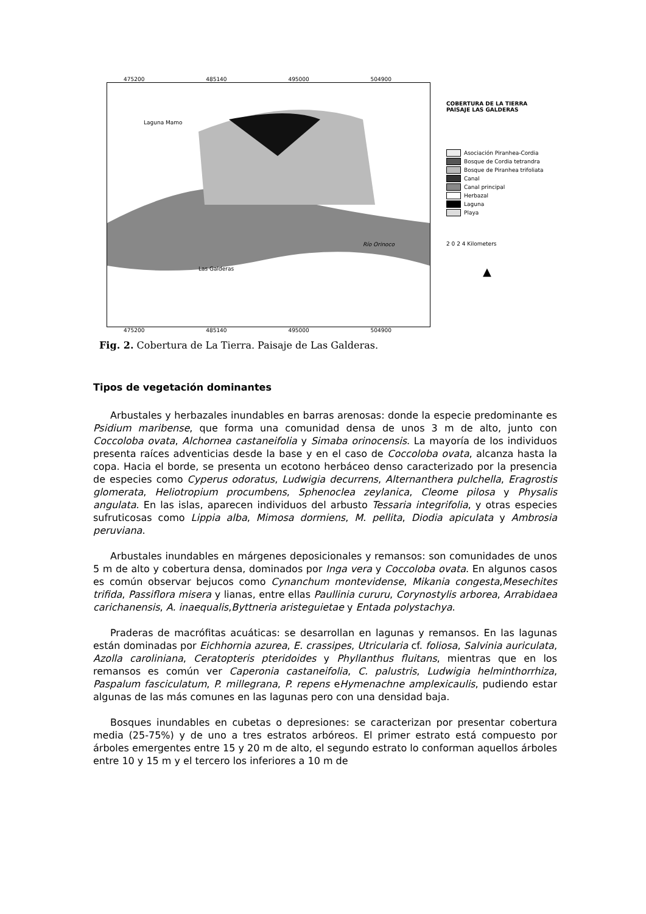475200 485140 495000 504900
Laguna Mamo
Río Orinoco
Las Galderas
475200 485140 495000 504900
COBERTURA DE LA TIERRA
PAISAJE LAS GALDERAS
Asociación Piranhea-Cordia
Bosque de Cordia tetrandra
Bosque de Piranhea trifoliata
Canal
Canal principal
Herbazal
Laguna
Playa
2 0 2 4 Kilometers
▲
Fig. 2. Cobertura de La Tierra. Paisaje de Las Galderas.
Tipos de vegetación dominantes
Arbustales y herbazales inundables en barras arenosas: donde la especie predominante es Psidium maribense, que forma una comunidad densa de unos 3 m de alto, junto con Coccoloba ovata, Alchornea castaneifolia y Simaba orinocensis. La mayoría de los individuos presenta raíces adventicias desde la base y en el caso de Coccoloba ovata, alcanza hasta la copa. Hacia el borde, se presenta un ecotono herbáceo denso caracterizado por la presencia de especies como Cyperus odoratus, Ludwigia decurrens, Alternanthera pulchella, Eragrostis glomerata, Heliotropium procumbens, Sphenoclea zeylanica, Cleome pilosa y Physalis angulata. En las islas, aparecen individuos del arbusto Tessaria integrifolia, y otras especies sufruticosas como Lippia alba, Mimosa dormiens, M. pellita, Diodia apiculata y Ambrosia peruviana.
Arbustales inundables en márgenes deposicionales y remansos: son comunidades de unos 5 m de alto y cobertura densa, dominados por Inga vera y Coccoloba ovata. En algunos casos es común observar bejucos como Cynanchum montevidense, Mikania congesta,Mesechites trifida, Passiflora misera y lianas, entre ellas Paullinia cururu, Corynostylis arborea, Arrabidaea carichanensis, A. inaequalis,Byttneria aristeguietae y Entada polystachya.
Praderas de macrófitas acuáticas: se desarrollan en lagunas y remansos. En las lagunas están dominadas por Eichhornia azurea, E. crassipes, Utricularia cf. foliosa, Salvinia auriculata, Azolla caroliniana, Ceratopteris pteridoides y Phyllanthus fluitans, mientras que en los remansos es común ver Caperonia castaneifolia, C. palustris, Ludwigia helminthorrhiza, Paspalum fasciculatum, P. millegrana, P. repens eHymenachne amplexicaulis, pudiendo estar algunas de las más comunes en las lagunas pero con una densidad baja.
Bosques inundables en cubetas o depresiones: se caracterizan por presentar cobertura media (25-75%) y de uno a tres estratos arbóreos. El primer estrato está compuesto por árboles emergentes entre 15 y 20 m de alto, el segundo estrato lo conforman aquellos árboles entre 10 y 15 m y el tercero los inferiores a 10 m de